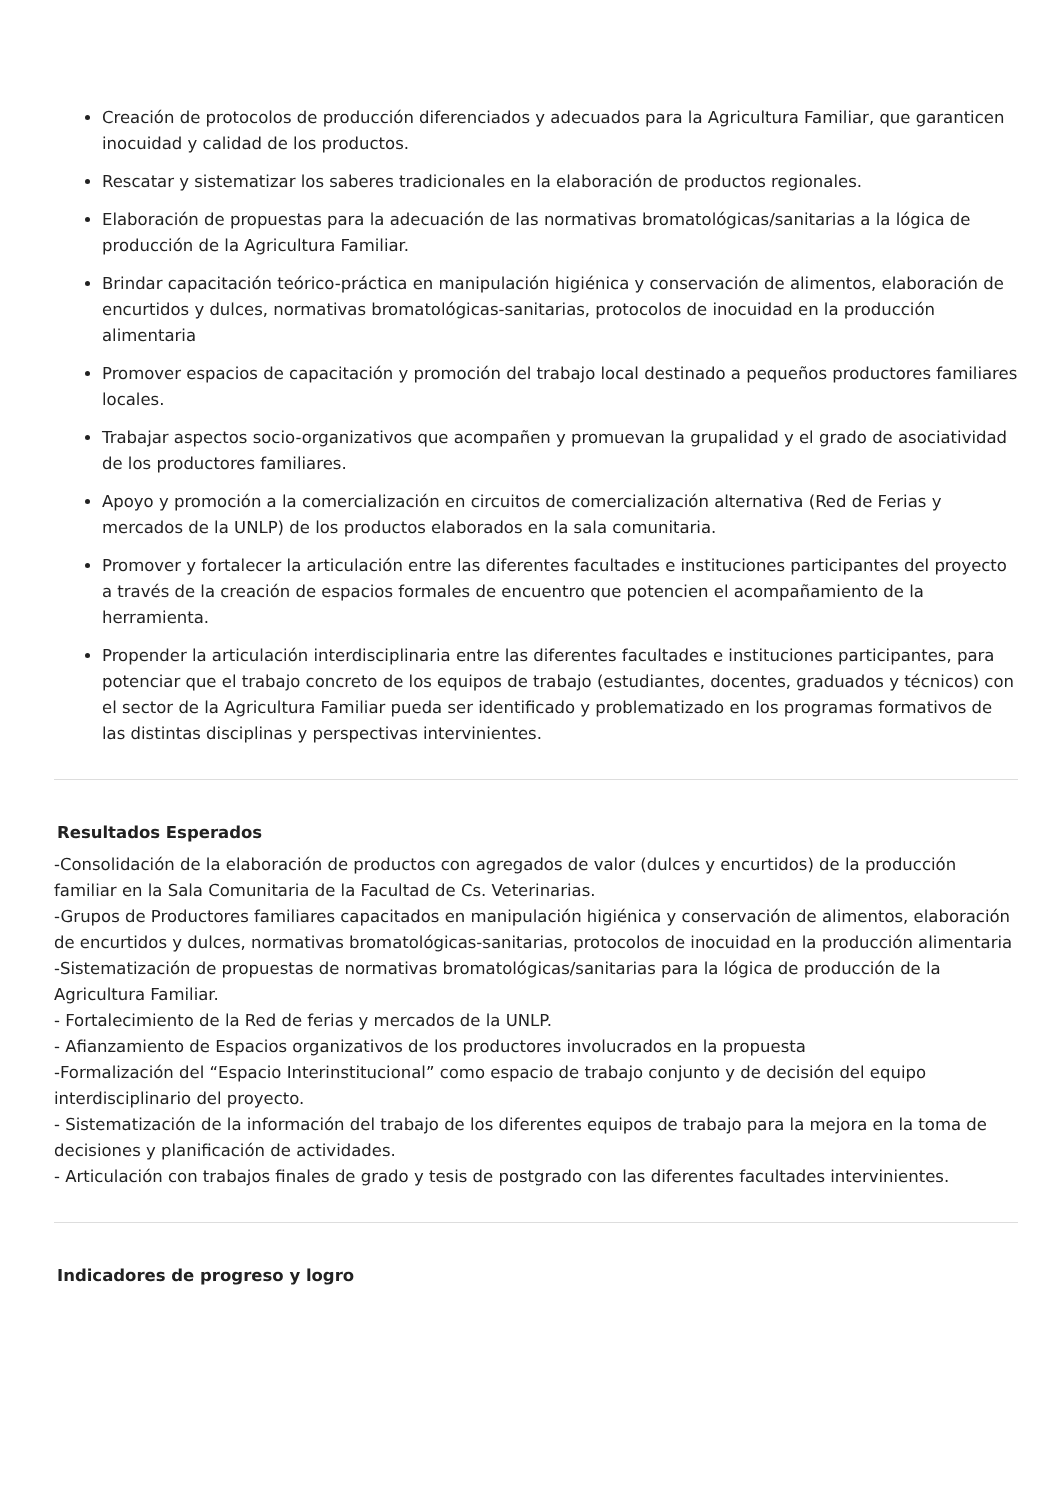Creación de protocolos de producción diferenciados y adecuados para la Agricultura Familiar, que garanticen inocuidad y calidad de los productos.
Rescatar y sistematizar los saberes tradicionales en la elaboración de productos regionales.
Elaboración de propuestas para la adecuación de las normativas bromatológicas/sanitarias a la lógica de producción de la Agricultura Familiar.
Brindar capacitación teórico-práctica en manipulación higiénica y conservación de alimentos, elaboración de encurtidos y dulces, normativas bromatológicas-sanitarias, protocolos de inocuidad en la producción alimentaria
Promover espacios de capacitación y promoción del trabajo local destinado a pequeños productores familiares locales.
Trabajar aspectos socio-organizativos que acompañen y promuevan la grupalidad y el grado de asociatividad de los productores familiares.
Apoyo y promoción a la comercialización en circuitos de comercialización alternativa (Red de Ferias y mercados de la UNLP) de los productos elaborados en la sala comunitaria.
Promover y fortalecer la articulación entre las diferentes facultades e instituciones participantes del proyecto a través de la creación de espacios formales de encuentro que potencien el acompañamiento de la herramienta.
Propender la articulación interdisciplinaria entre las diferentes facultades e instituciones participantes, para potenciar que el trabajo concreto de los equipos de trabajo (estudiantes, docentes, graduados y técnicos) con el sector de la Agricultura Familiar pueda ser identificado y problematizado en los programas formativos de las distintas disciplinas y perspectivas intervinientes.
Resultados Esperados
-Consolidación de la elaboración de productos con agregados de valor (dulces y encurtidos) de la producción familiar en la Sala Comunitaria de la Facultad de Cs. Veterinarias.
-Grupos de Productores familiares capacitados en manipulación higiénica y conservación de alimentos, elaboración de encurtidos y dulces, normativas bromatológicas-sanitarias, protocolos de inocuidad en la producción alimentaria
-Sistematización de propuestas de normativas bromatológicas/sanitarias para la lógica de producción de la Agricultura Familiar.
- Fortalecimiento de la Red de ferias y mercados de la UNLP.
- Afianzamiento de Espacios organizativos de los productores involucrados en la propuesta
-Formalización del “Espacio Interinstitucional” como espacio de trabajo conjunto y de decisión del equipo interdisciplinario del proyecto.
- Sistematización de la información del trabajo de los diferentes equipos de trabajo para la mejora en la toma de decisiones y planificación de actividades.
- Articulación con trabajos finales de grado y tesis de postgrado con las diferentes facultades intervinientes.
Indicadores de progreso y logro